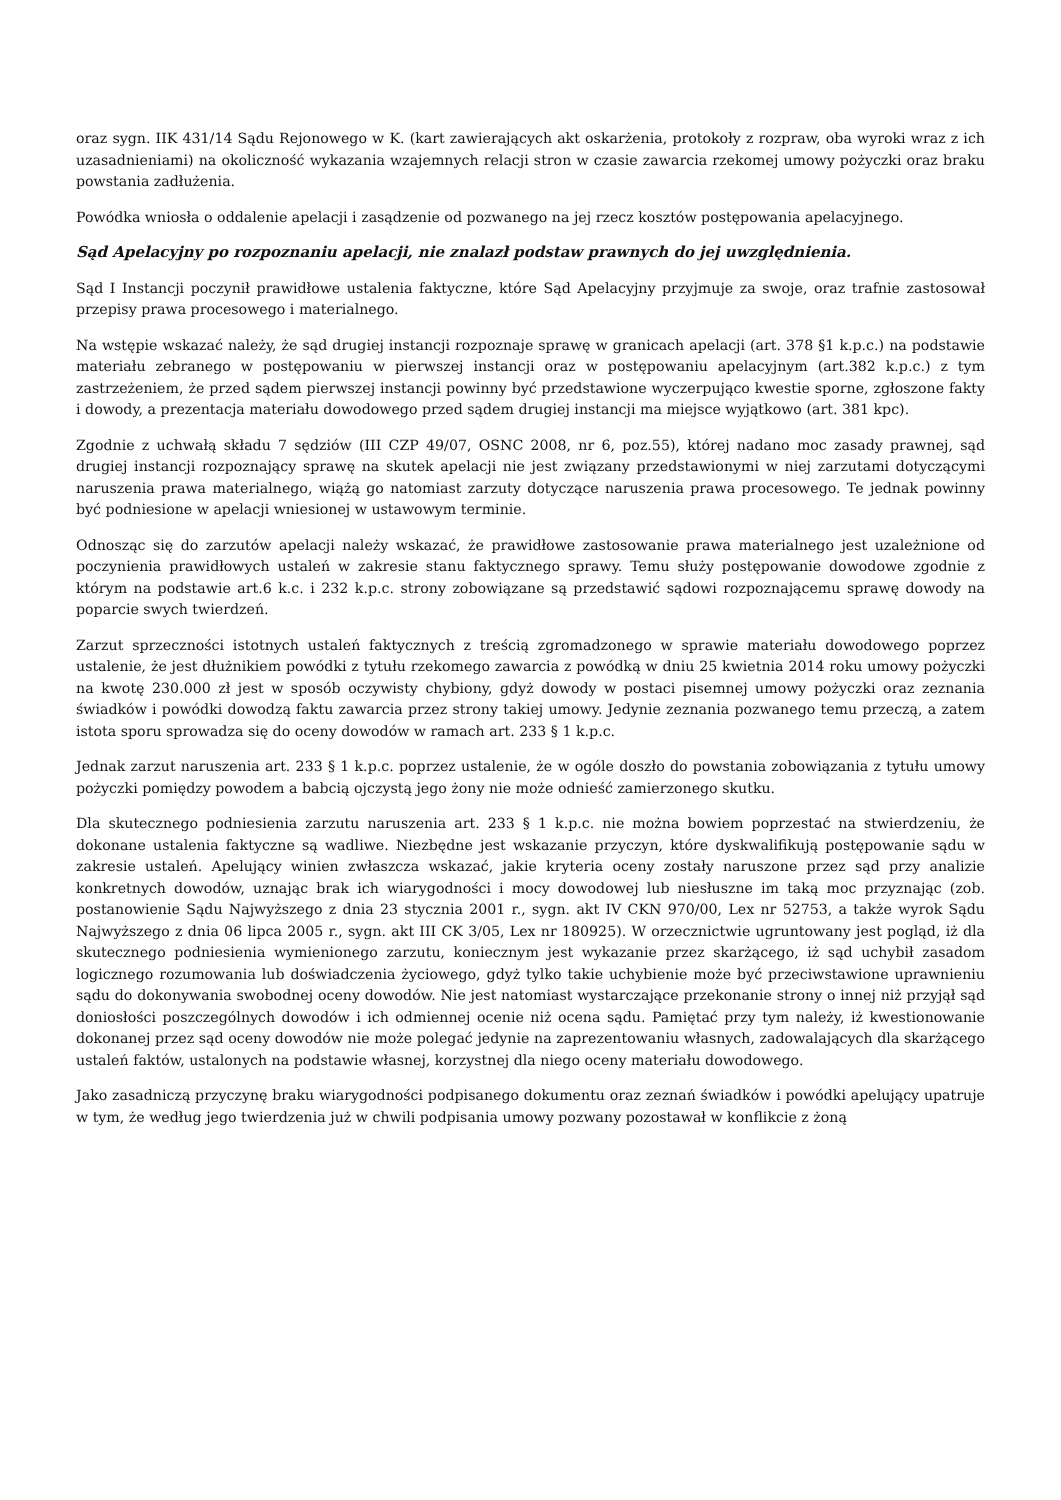oraz sygn. IIK 431/14 Sądu Rejonowego w K. (kart zawierających akt oskarżenia, protokoły z rozpraw, oba wyroki wraz z ich uzasadnieniami) na okoliczność wykazania wzajemnych relacji stron w czasie zawarcia rzekomej umowy pożyczki oraz braku powstania zadłużenia.
Powódka wniosła o oddalenie apelacji i zasądzenie od pozwanego na jej rzecz kosztów postępowania apelacyjnego.
Sąd Apelacyjny po rozpoznaniu apelacji, nie znalazł podstaw prawnych do jej uwzględnienia.
Sąd I Instancji poczynił prawidłowe ustalenia faktyczne, które Sąd Apelacyjny przyjmuje za swoje, oraz trafnie zastosował przepisy prawa procesowego i materialnego.
Na wstępie wskazać należy, że sąd drugiej instancji rozpoznaje sprawę w granicach apelacji (art. 378 §1 k.p.c.) na podstawie materiału zebranego w postępowaniu w pierwszej instancji oraz w postępowaniu apelacyjnym (art.382 k.p.c.) z tym zastrzeżeniem, że przed sądem pierwszej instancji powinny być przedstawione wyczerpująco kwestie sporne, zgłoszone fakty i dowody, a prezentacja materiału dowodowego przed sądem drugiej instancji ma miejsce wyjątkowo (art. 381 kpc).
Zgodnie z uchwałą składu 7 sędziów (III CZP 49/07, OSNC 2008, nr 6, poz.55), której nadano moc zasady prawnej, sąd drugiej instancji rozpoznający sprawę na skutek apelacji nie jest związany przedstawionymi w niej zarzutami dotyczącymi naruszenia prawa materialnego, wiążą go natomiast zarzuty dotyczące naruszenia prawa procesowego. Te jednak powinny być podniesione w apelacji wniesionej w ustawowym terminie.
Odnosząc się do zarzutów apelacji należy wskazać, że prawidłowe zastosowanie prawa materialnego jest uzależnione od poczynienia prawidłowych ustaleń w zakresie stanu faktycznego sprawy. Temu służy postępowanie dowodowe zgodnie z którym na podstawie art.6 k.c. i 232 k.p.c. strony zobowiązane są przedstawić sądowi rozpoznającemu sprawę dowody na poparcie swych twierdzeń.
Zarzut sprzeczności istotnych ustaleń faktycznych z treścią zgromadzonego w sprawie materiału dowodowego poprzez ustalenie, że jest dłużnikiem powódki z tytułu rzekomego zawarcia z powódką w dniu 25 kwietnia 2014 roku umowy pożyczki na kwotę 230.000 zł jest w sposób oczywisty chybiony, gdyż dowody w postaci pisemnej umowy pożyczki oraz zeznania świadków i powódki dowodzą faktu zawarcia przez strony takiej umowy. Jedynie zeznania pozwanego temu przeczą, a zatem istota sporu sprowadza się do oceny dowodów w ramach art. 233 § 1 k.p.c.
Jednak zarzut naruszenia art. 233 § 1 k.p.c. poprzez ustalenie, że w ogóle doszło do powstania zobowiązania z tytułu umowy pożyczki pomiędzy powodem a babcią ojczystą jego żony nie może odnieść zamierzonego skutku.
Dla skutecznego podniesienia zarzutu naruszenia art. 233 § 1 k.p.c. nie można bowiem poprzestać na stwierdzeniu, że dokonane ustalenia faktyczne są wadliwe. Niezbędne jest wskazanie przyczyn, które dyskwalifikują postępowanie sądu w zakresie ustaleń. Apelujący winien zwłaszcza wskazać, jakie kryteria oceny zostały naruszone przez sąd przy analizie konkretnych dowodów, uznając brak ich wiarygodności i mocy dowodowej lub niesłuszne im taką moc przyznając (zob. postanowienie Sądu Najwyższego z dnia 23 stycznia 2001 r., sygn. akt IV CKN 970/00, Lex nr 52753, a także wyrok Sądu Najwyższego z dnia 06 lipca 2005 r., sygn. akt III CK 3/05, Lex nr 180925). W orzecznictwie ugruntowany jest pogląd, iż dla skutecznego podniesienia wymienionego zarzutu, koniecznym jest wykazanie przez skarżącego, iż sąd uchybił zasadom logicznego rozumowania lub doświadczenia życiowego, gdyż tylko takie uchybienie może być przeciwstawione uprawnieniu sądu do dokonywania swobodnej oceny dowodów. Nie jest natomiast wystarczające przekonanie strony o innej niż przyjął sąd doniosłości poszczególnych dowodów i ich odmiennej ocenie niż ocena sądu. Pamiętać przy tym należy, iż kwestionowanie dokonanej przez sąd oceny dowodów nie może polegać jedynie na zaprezentowaniu własnych, zadowalających dla skarżącego ustaleń faktów, ustalonych na podstawie własnej, korzystnej dla niego oceny materiału dowodowego.
Jako zasadniczą przyczynę braku wiarygodności podpisanego dokumentu oraz zeznań świadków i powódki apelujący upatruje w tym, że według jego twierdzenia już w chwili podpisania umowy pozwany pozostawał w konflikcie z żoną